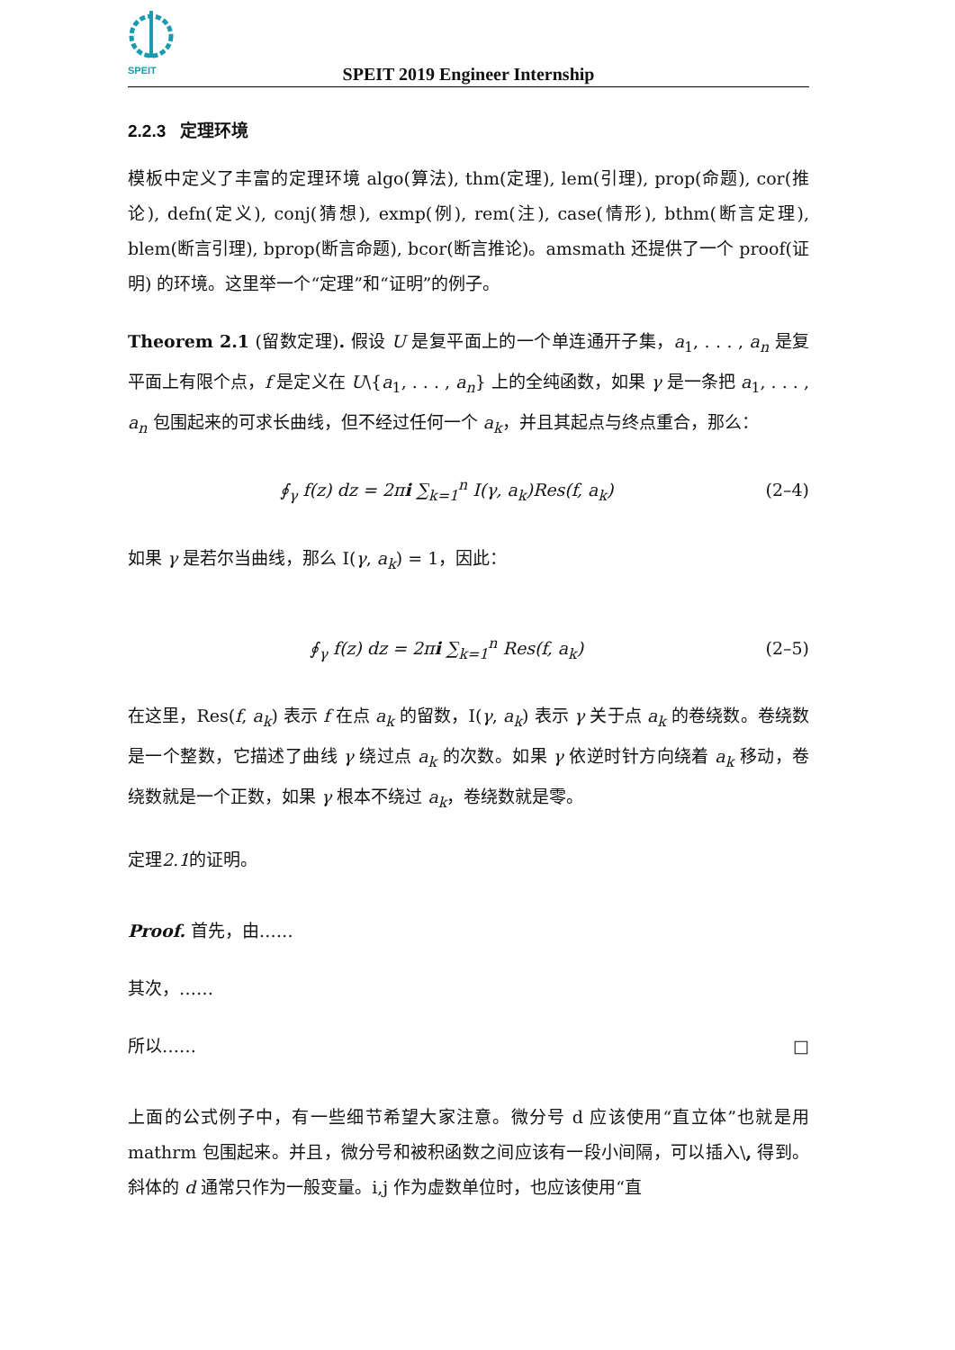SPEIT
SPEIT 2019 Engineer Internship
2.2.3 定理环境
模板中定义了丰富的定理环境 algo(算法), thm(定理), lem(引理), prop(命题), cor(推论), defn(定义), conj(猜想), exmp(例), rem(注), case(情形), bthm(断言定理), blem(断言引理), bprop(断言命题), bcor(断言推论)。amsmath 还提供了一个 proof(证明) 的环境。这里举一个“定理”和“证明”的例子。
Theorem 2.1 (留数定理). 假设 U 是复平面上的一个单连通开子集，a<sub>1</sub>, . . . , a<sub>n</sub> 是复平面上有限个点，f 是定义在 U\{a<sub>1</sub>, . . . , a<sub>n</sub>} 上的全纯函数，如果 γ 是一条把 a<sub>1</sub>, . . . , a<sub>n</sub> 包围起来的可求长曲线，但不经过任何一个 a<sub>k</sub>，并且其起点与终点重合，那么：
∮<sub>γ</sub> f(z) dz = 2πi ∑<sub>k=1</sub><sup>n</sup> I(γ, a<sub>k</sub>)Res(f, a<sub>k</sub>) (2–4)
如果 γ 是若尔当曲线，那么 I(γ, a<sub>k</sub>) = 1，因此：
∮<sub>γ</sub> f(z) dz = 2πi ∑<sub>k=1</sub><sup>n</sup> Res(f, a<sub>k</sub>) (2–5)
在这里，Res(f, a<sub>k</sub>) 表示 f 在点 a<sub>k</sub> 的留数，I(γ, a<sub>k</sub>) 表示 γ 关于点 a<sub>k</sub> 的卷绕数。卷绕数是一个整数，它描述了曲线 γ 绕过点 a<sub>k</sub> 的次数。如果 γ 依逆时针方向绕着 a<sub>k</sub> 移动，卷绕数就是一个正数，如果 γ 根本不绕过 a<sub>k</sub>，卷绕数就是零。
定理2.1的证明。
Proof. 首先，由……
其次，……
所以…… □
上面的公式例子中，有一些细节希望大家注意。微分号 d 应该使用“直立体”也就是用 mathrm 包围起来。并且，微分号和被积函数之间应该有一段小间隔，可以插入\, 得到。斜体的 d 通常只作为一般变量。i,j 作为虚数单位时，也应该使用“直